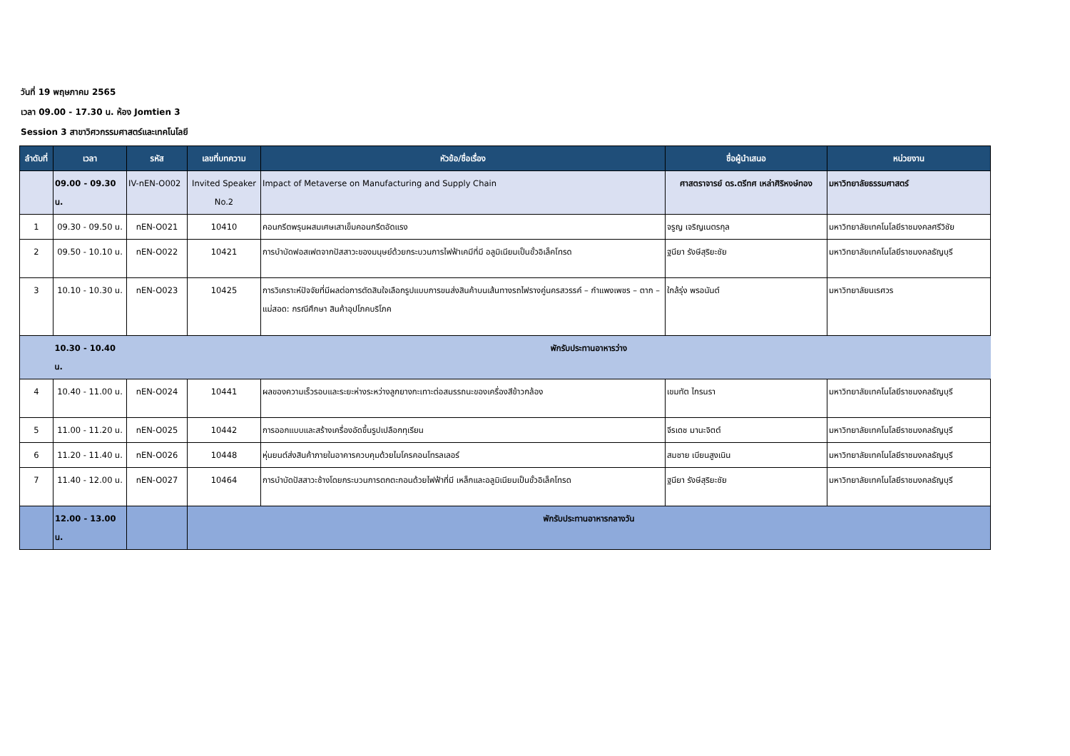วันที่ 19 พฤษภาคม 2565
เวลา 09.00 - 17.30 น. ห้อง Jomtien 3
Session 3 สาขาวิศวกรรมศาสตร์และเทคโนโลยี
| ลำดับที่ | เวลา | รหัส | เลขที่บทความ | หัวข้อ/ชื่อเรื่อง | ชื่อผู้นำเสนอ | หน่วยงาน |
| --- | --- | --- | --- | --- | --- | --- |
| | 09.00 - 09.30 น. | IV-nEN-O002 | Invited Speaker No.2 | Impact of Metaverse on Manufacturing and Supply Chain | ศาสตราจารย์ ดร.ตรีทศ เหล่าศิริหงษ์ทอง | มหาวิทยาลัยธรรมศาสตร์ |
| 1 | 09.30 - 09.50 น. | nEN-O021 | 10410 | คอนกรีตพรุนผสมเศษเสาเข็มคอนกรีตอัดแรง | จรูญ เจริญเนตรกุล | มหาวิทยาลัยเทคโนโลยีราชมงคลศรีวิชัย |
| 2 | 09.50 - 10.10 น. | nEN-O022 | 10421 | การบำบัดฟอสเฟตจากปัสสาวะของมนุษย์ด้วยกระบวนการไฟฟ้าเคมีที่มี อลูมิเนียมเป็นขั้วอิเล็คโทรด | ฐนียา รังษีสุริยะชัย | มหาวิทยาลัยเทคโนโลยีราชมงคลธัญบุรี |
| 3 | 10.10 - 10.30 น. | nEN-O023 | 10425 | การวิเคราะห์ปัจจัยที่มีผลต่อการตัดสินใจเลือกรูปแบบการขนส่งสินค้าบนเส้นทางรถไฟรางคู่นครสวรรค์ – กำแพงเพชร – ตาก – แม่สอด: กรณีศึกษา สินค้าอุปโภคบริโภค | ใกล้รุ่ง พรอนันต์ | มหาวิทยาลัยนเรศวร |
| | 10.30 - 10.40 น. | | พักรับประทานอาหารว่าง | | | |
| 4 | 10.40 - 11.00 น. | nEN-O024 | 10441 | ผลของความเร็วรอบและระยะห่างระหว่างลูกยางกะเทาะต่อสมรรถนะของเครื่องสีข้าวกล้อง | เขมทัต ไกรนรา | มหาวิทยาลัยเทคโนโลยีราชมงคลธัญบุรี |
| 5 | 11.00 - 11.20 น. | nEN-O025 | 10442 | การออกแบบและสร้างเครื่องอัดขึ้นรูปเปลือกทุเรียน | จีรเดช มานะจิตต์ | มหาวิทยาลัยเทคโนโลยีราชมงคลธัญบุรี |
| 6 | 11.20 - 11.40 น. | nEN-O026 | 10448 | หุ่นยนต์ส่งสินค้าภายในอาคารควบคุมด้วยไมโครคอนโทรลเลอร์ | สมชาย เบียนสูงเนิน | มหาวิทยาลัยเทคโนโลยีราชมงคลธัญบุรี |
| 7 | 11.40 - 12.00 น. | nEN-O027 | 10464 | การบำบัดปัสสาวะช้างโดยกระบวนการตกตะกอนด้วยไฟฟ้าที่มี เหล็กและอลูมิเนียมเป็นขั้วอิเล็คโทรด | ฐนียา รังษีสุริยะชัย | มหาวิทยาลัยเทคโนโลยีราชมงคลธัญบุรี |
| | 12.00 - 13.00 น. | | พักรับประทานอาหารกลางวัน | | | |